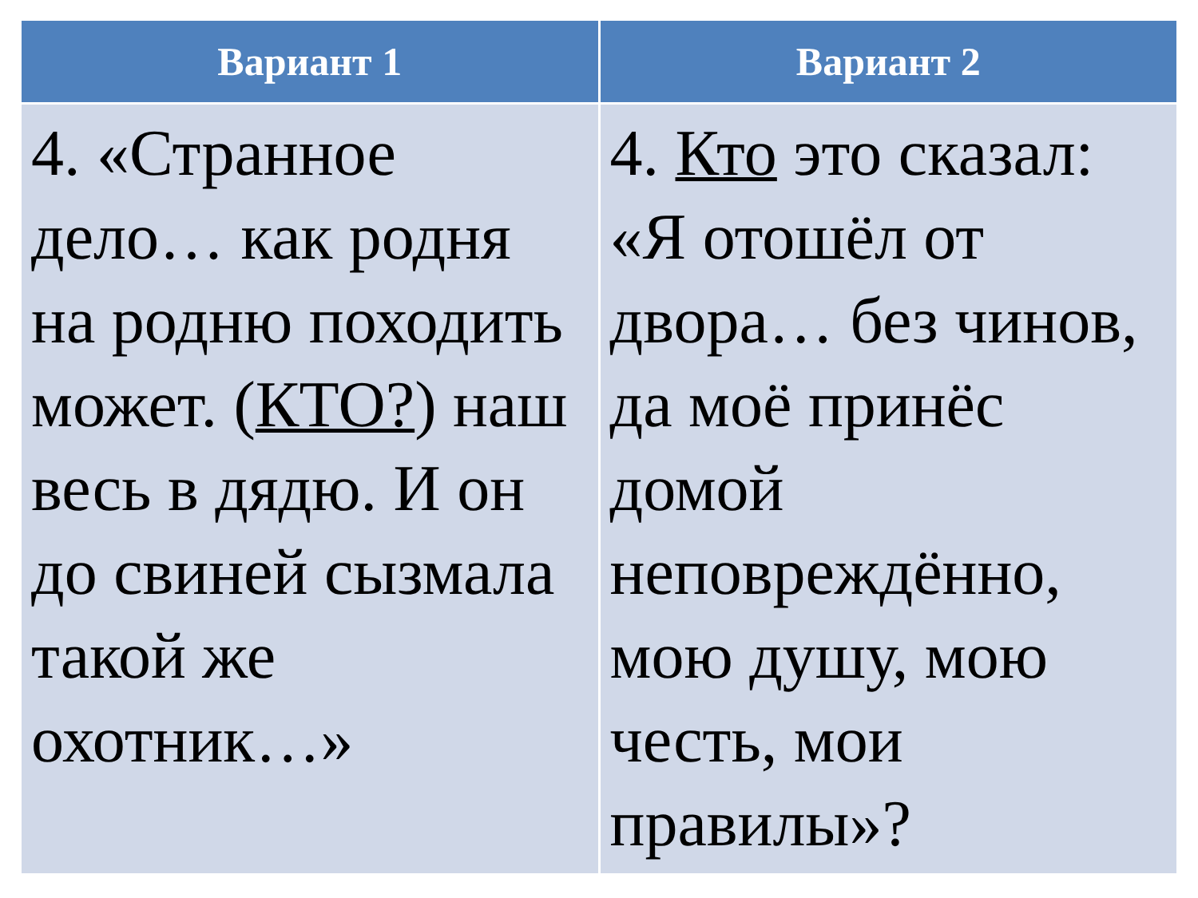| Вариант 1 | Вариант 2 |
| --- | --- |
| 4. «Странное дело… как родня на родню походить может. ( КТО? ) наш весь в дядю. И он до свиней сызмала такой же охотник…» | 4. Кто это сказал: «Я отошёл от двора… без чинов, да моё принёс домой неповреждённо, мою душу, мою честь, мои правилы»? |